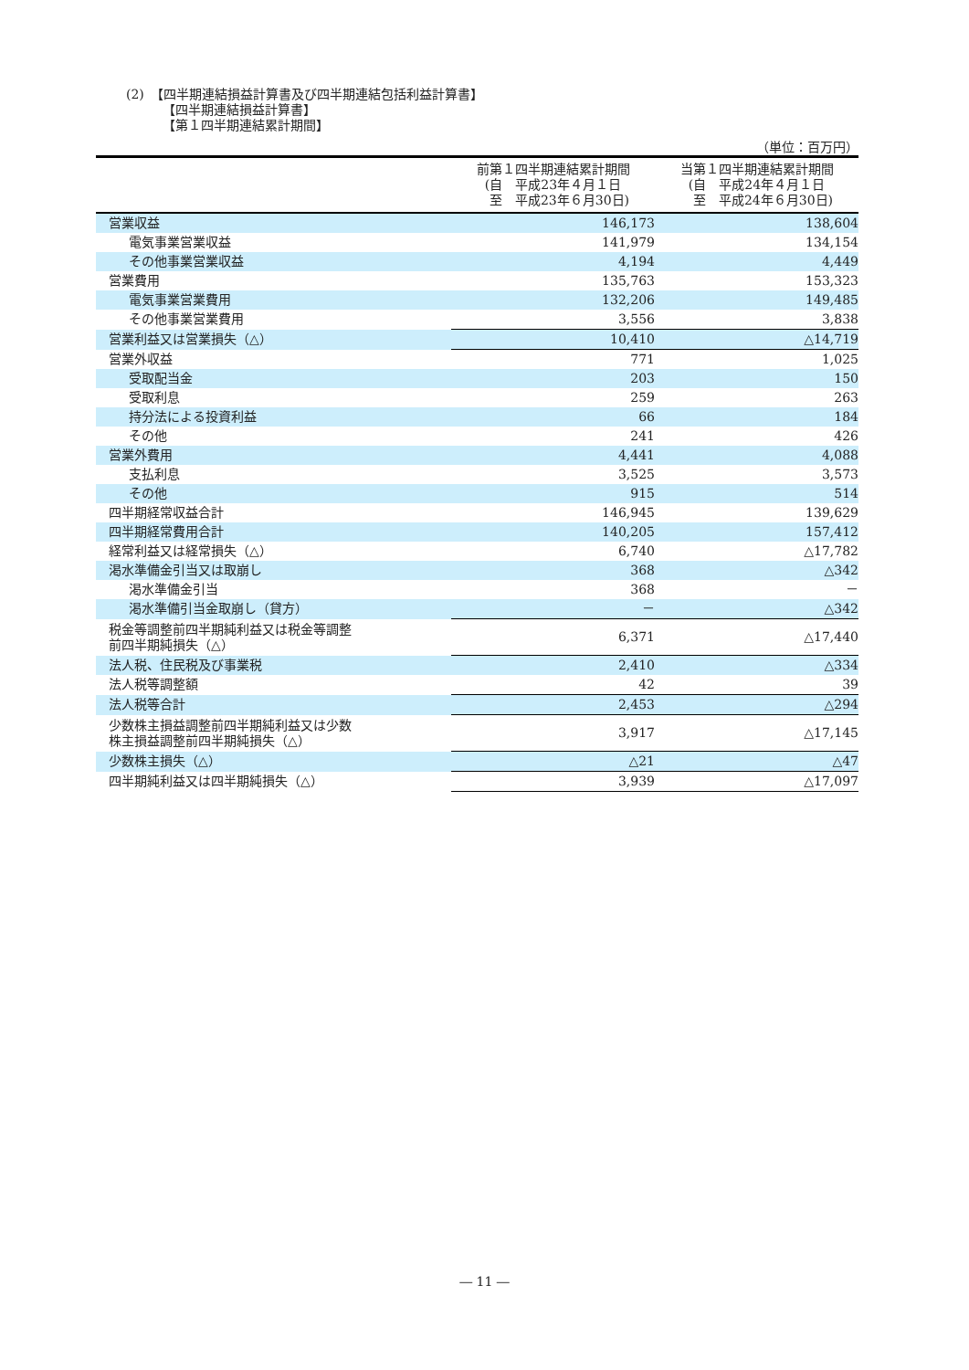(2)　【四半期連結損益計算書及び四半期連結包括利益計算書】
【四半期連結損益計算書】
【第１四半期連結累計期間】
（単位：百万円）
| | 前第１四半期連結累計期間 (自 平成23年４月１日 至 平成23年６月30日) | 当第１四半期連結累計期間 (自 平成24年４月１日 至 平成24年６月30日) |
| --- | --- | --- |
| 営業収益 | 146,173 | 138,604 |
| 電気事業営業収益 | 141,979 | 134,154 |
| その他事業営業収益 | 4,194 | 4,449 |
| 営業費用 | 135,763 | 153,323 |
| 電気事業営業費用 | 132,206 | 149,485 |
| その他事業営業費用 | 3,556 | 3,838 |
| 営業利益又は営業損失（△） | 10,410 | △14,719 |
| 営業外収益 | 771 | 1,025 |
| 受取配当金 | 203 | 150 |
| 受取利息 | 259 | 263 |
| 持分法による投資利益 | 66 | 184 |
| その他 | 241 | 426 |
| 営業外費用 | 4,441 | 4,088 |
| 支払利息 | 3,525 | 3,573 |
| その他 | 915 | 514 |
| 四半期経常収益合計 | 146,945 | 139,629 |
| 四半期経常費用合計 | 140,205 | 157,412 |
| 経常利益又は経常損失（△） | 6,740 | △17,782 |
| 渇水準備金引当又は取崩し | 368 | △342 |
| 渇水準備金引当 | 368 | － |
| 渇水準備引当金取崩し（貸方） | － | △342 |
| 税金等調整前四半期純利益又は税金等調整 前四半期純損失（△） | 6,371 | △17,440 |
| 法人税、住民税及び事業税 | 2,410 | △334 |
| 法人税等調整額 | 42 | 39 |
| 法人税等合計 | 2,453 | △294 |
| 少数株主損益調整前四半期純利益又は少数 株主損益調整前四半期純損失（△） | 3,917 | △17,145 |
| 少数株主損失（△） | △21 | △47 |
| 四半期純利益又は四半期純損失（△） | 3,939 | △17,097 |
― 11 ―